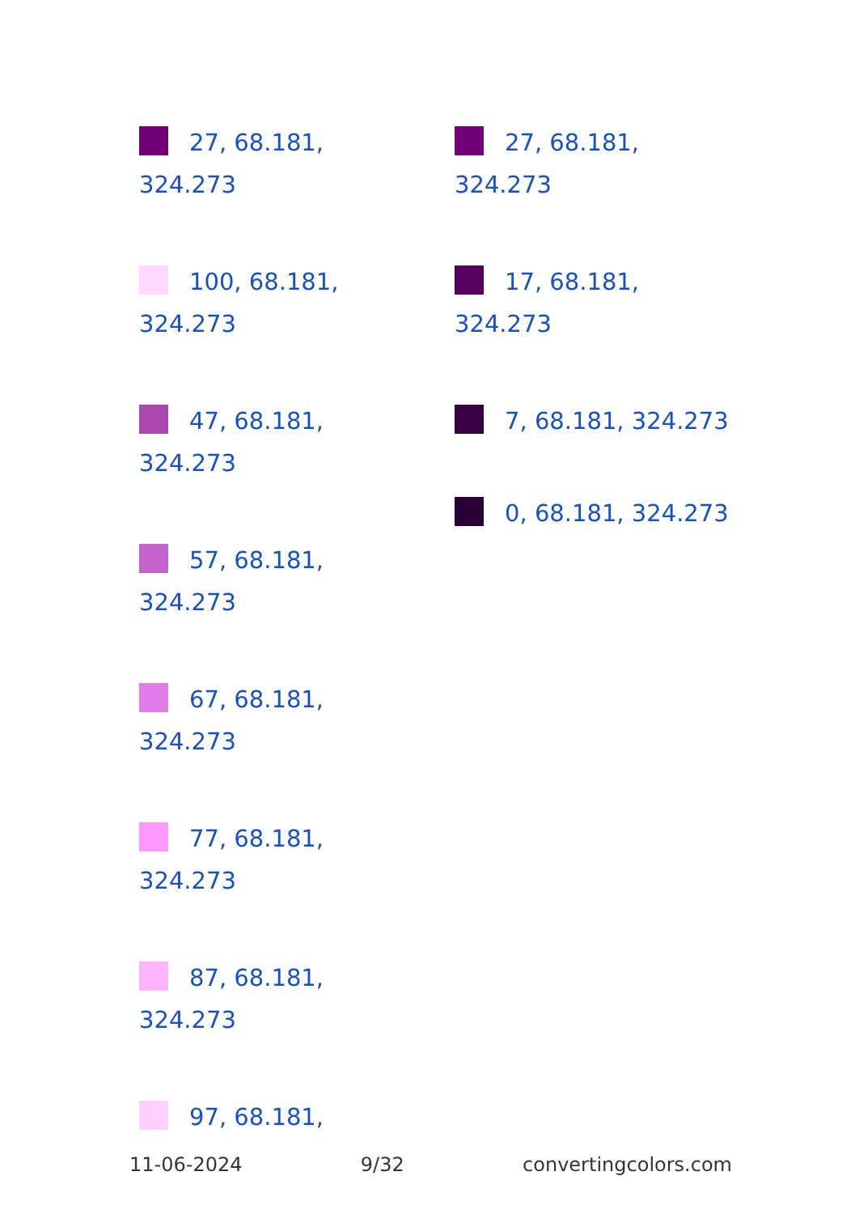27, 68.181, 324.273
100, 68.181, 324.273
47, 68.181, 324.273
57, 68.181, 324.273
67, 68.181, 324.273
77, 68.181, 324.273
87, 68.181, 324.273
97, 68.181,
27, 68.181, 324.273
17, 68.181, 324.273
7, 68.181, 324.273
0, 68.181, 324.273
11-06-2024 9/32 convertingcolors.com